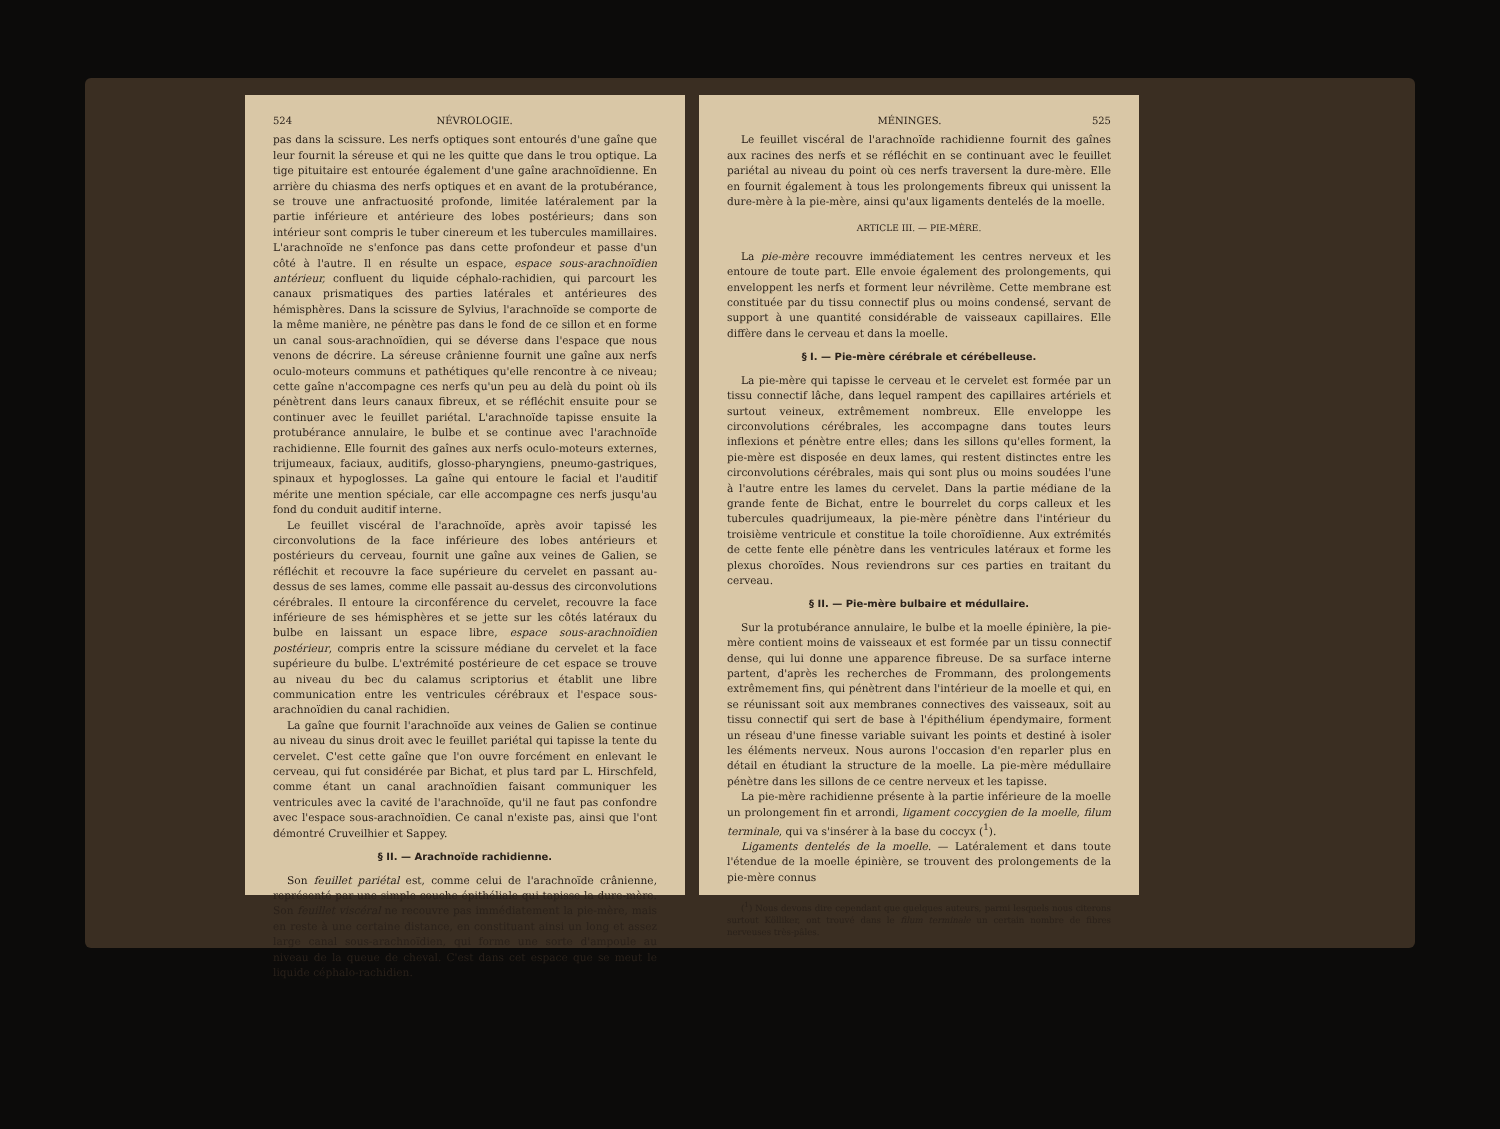524 NÉVROLOGIE.
pas dans la scissure. Les nerfs optiques sont entourés d'une gaîne que leur fournit la séreuse et qui ne les quitte que dans le trou optique. La tige pituitaire est entourée également d'une gaîne arachnoïdienne. En arrière du chiasma des nerfs optiques et en avant de la protubérance, se trouve une anfractuosité profonde, limitée latéralement par la partie inférieure et antérieure des lobes postérieurs; dans son intérieur sont compris le tuber cinereum et les tubercules mamillaires. L'arachnoïde ne s'enfonce pas dans cette profondeur et passe d'un côté à l'autre. Il en résulte un espace, espace sous-arachnoïdien antérieur, confluent du liquide céphalo-rachidien, qui parcourt les canaux prismatiques des parties latérales et antérieures des hémisphères. Dans la scissure de Sylvius, l'arachnoïde se comporte de la même manière, ne pénètre pas dans le fond de ce sillon et en forme un canal sous-arachnoïdien, qui se déverse dans l'espace que nous venons de décrire. La séreuse crânienne fournit une gaîne aux nerfs oculo-moteurs communs et pathétiques qu'elle rencontre à ce niveau; cette gaîne n'accompagne ces nerfs qu'un peu au delà du point où ils pénètrent dans leurs canaux fibreux, et se réfléchit ensuite pour se continuer avec le feuillet pariétal. L'arachnoïde tapisse ensuite la protubérance annulaire, le bulbe et se continue avec l'arachnoïde rachidienne. Elle fournit des gaînes aux nerfs oculo-moteurs externes, trijumeaux, faciaux, auditifs, glosso-pharyngiens, pneumo-gastriques, spinaux et hypoglosses. La gaîne qui entoure le facial et l'auditif mérite une mention spéciale, car elle accompagne ces nerfs jusqu'au fond du conduit auditif interne.
Le feuillet viscéral de l'arachnoïde, après avoir tapissé les circonvolutions de la face inférieure des lobes antérieurs et postérieurs du cerveau, fournit une gaîne aux veines de Galien, se réfléchit et recouvre la face supérieure du cervelet en passant au-dessus de ses lames, comme elle passait au-dessus des circonvolutions cérébrales. Il entoure la circonférence du cervelet, recouvre la face inférieure de ses hémisphères et se jette sur les côtés latéraux du bulbe en laissant un espace libre, espace sous-arachnoïdien postérieur, compris entre la scissure médiane du cervelet et la face supérieure du bulbe. L'extrémité postérieure de cet espace se trouve au niveau du bec du calamus scriptorius et établit une libre communication entre les ventricules cérébraux et l'espace sous-arachnoïdien du canal rachidien.
La gaîne que fournit l'arachnoïde aux veines de Galien se continue au niveau du sinus droit avec le feuillet pariétal qui tapisse la tente du cervelet. C'est cette gaîne que l'on ouvre forcément en enlevant le cerveau, qui fut considérée par Bichat, et plus tard par L. Hirschfeld, comme étant un canal arachnoïdien faisant communiquer les ventricules avec la cavité de l'arachnoïde, qu'il ne faut pas confondre avec l'espace sous-arachnoïdien. Ce canal n'existe pas, ainsi que l'ont démontré Cruveilhier et Sappey.
§ II. — Arachnoïde rachidienne.
Son feuillet pariétal est, comme celui de l'arachnoïde crânienne, représenté par une simple couche épithéliale qui tapisse la dure-mère. Son feuillet viscéral ne recouvre pas immédiatement la pie-mère, mais en reste à une certaine distance, en constituant ainsi un long et assez large canal sous-arachnoïdien, qui forme une sorte d'ampoule au niveau de la queue de cheval. C'est dans cet espace que se meut le liquide céphalo-rachidien.
MÉNINGES. 525
Le feuillet viscéral de l'arachnoïde rachidienne fournit des gaînes aux racines des nerfs et se réfléchit en se continuant avec le feuillet pariétal au niveau du point où ces nerfs traversent la dure-mère. Elle en fournit également à tous les prolongements fibreux qui unissent la dure-mère à la pie-mère, ainsi qu'aux ligaments dentelés de la moelle.
ARTICLE III. — PIE-MÈRE.
La pie-mère recouvre immédiatement les centres nerveux et les entoure de toute part. Elle envoie également des prolongements, qui enveloppent les nerfs et forment leur névrilème. Cette membrane est constituée par du tissu connectif plus ou moins condensé, servant de support à une quantité considérable de vaisseaux capillaires. Elle diffère dans le cerveau et dans la moelle.
§ I. — Pie-mère cérébrale et cérébelleuse.
La pie-mère qui tapisse le cerveau et le cervelet est formée par un tissu connectif lâche, dans lequel rampent des capillaires artériels et surtout veineux, extrêmement nombreux. Elle enveloppe les circonvolutions cérébrales, les accompagne dans toutes leurs inflexions et pénètre entre elles; dans les sillons qu'elles forment, la pie-mère est disposée en deux lames, qui restent distinctes entre les circonvolutions cérébrales, mais qui sont plus ou moins soudées l'une à l'autre entre les lames du cervelet. Dans la partie médiane de la grande fente de Bichat, entre le bourrelet du corps calleux et les tubercules quadrijumeaux, la pie-mère pénètre dans l'intérieur du troisième ventricule et constitue la toile choroïdienne. Aux extrémités de cette fente elle pénètre dans les ventricules latéraux et forme les plexus choroïdes. Nous reviendrons sur ces parties en traitant du cerveau.
§ II. — Pie-mère bulbaire et médullaire.
Sur la protubérance annulaire, le bulbe et la moelle épinière, la pie-mère contient moins de vaisseaux et est formée par un tissu connectif dense, qui lui donne une apparence fibreuse. De sa surface interne partent, d'après les recherches de Frommann, des prolongements extrêmement fins, qui pénètrent dans l'intérieur de la moelle et qui, en se réunissant soit aux membranes connectives des vaisseaux, soit au tissu connectif qui sert de base à l'épithélium épendymaire, forment un réseau d'une finesse variable suivant les points et destiné à isoler les éléments nerveux. Nous aurons l'occasion d'en reparler plus en détail en étudiant la structure de la moelle. La pie-mère médullaire pénètre dans les sillons de ce centre nerveux et les tapisse.
La pie-mère rachidienne présente à la partie inférieure de la moelle un prolongement fin et arrondi, ligament coccygien de la moelle, filum terminale, qui va s'insérer à la base du coccyx (<sup>1</sup>).
Ligaments dentelés de la moelle. — Latéralement et dans toute l'étendue de la moelle épinière, se trouvent des prolongements de la pie-mère connus
(<sup>1</sup>) Nous devons dire cependant que quelques auteurs, parmi lesquels nous citerons surtout Kölliker, ont trouvé dans le filum terminale un certain nombre de fibres nerveuses très-pâles.